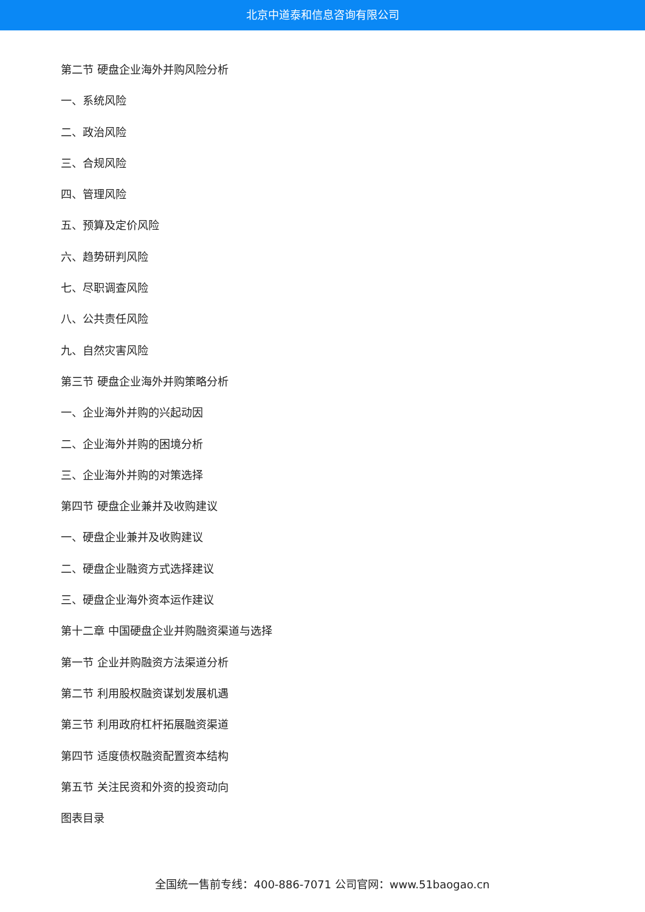北京中道泰和信息咨询有限公司
第二节 硬盘企业海外并购风险分析
一、系统风险
二、政治风险
三、合规风险
四、管理风险
五、预算及定价风险
六、趋势研判风险
七、尽职调查风险
八、公共责任风险
九、自然灾害风险
第三节 硬盘企业海外并购策略分析
一、企业海外并购的兴起动因
二、企业海外并购的困境分析
三、企业海外并购的对策选择
第四节 硬盘企业兼并及收购建议
一、硬盘企业兼并及收购建议
二、硬盘企业融资方式选择建议
三、硬盘企业海外资本运作建议
第十二章 中国硬盘企业并购融资渠道与选择
第一节 企业并购融资方法渠道分析
第二节 利用股权融资谋划发展机遇
第三节 利用政府杠杆拓展融资渠道
第四节 适度债权融资配置资本结构
第五节 关注民资和外资的投资动向
图表目录
全国统一售前专线：400-886-7071 公司官网：www.51baogao.cn